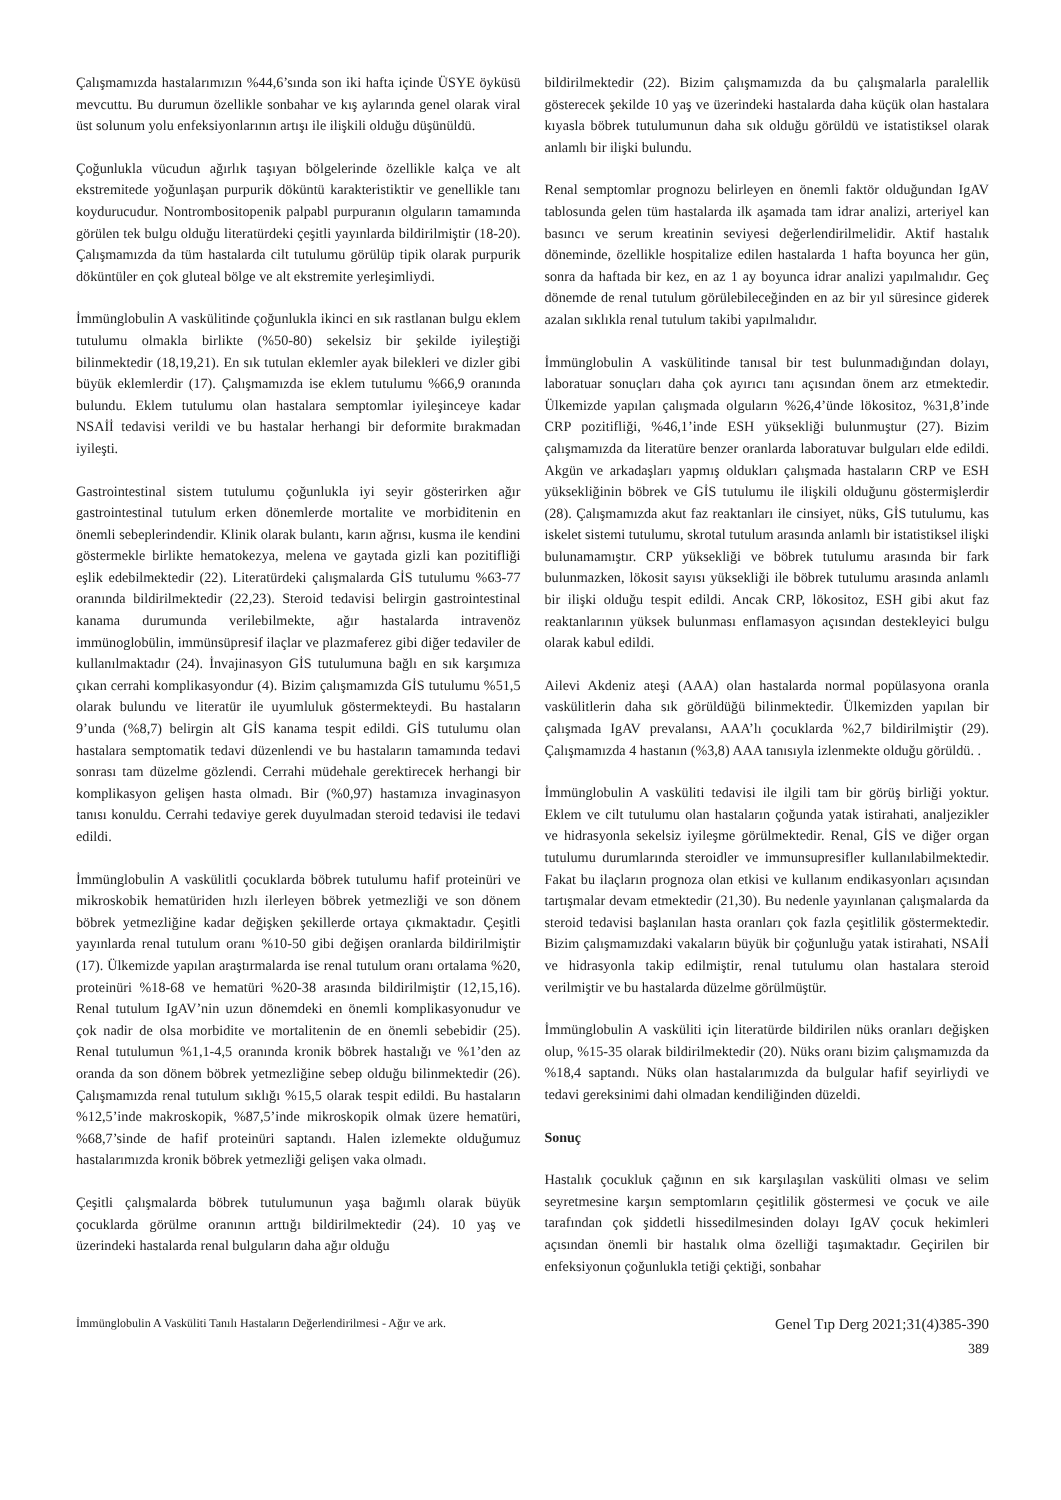Çalışmamızda hastalarımızın %44,6’sında son iki hafta içinde ÜSYE öyküsü mevcuttu. Bu durumun özellikle sonbahar ve kış aylarında genel olarak viral üst solunum yolu enfeksiyonlarının artışı ile ilişkili olduğu düşünüldü.
Çoğunlukla vücudun ağırlık taşıyan bölgelerinde özellikle kalça ve alt ekstremitede yoğunlaşan purpurik döküntü karakteristiktir ve genellikle tanı koydurucudur. Nontrombositopenik palpabl purpuranın olguların tamamında görülen tek bulgu olduğu literatürdeki çeşitli yayınlarda bildirilmiştir (18-20). Çalışmamızda da tüm hastalarda cilt tutulumu görülüp tipik olarak purpurik döküntüler en çok gluteal bölge ve alt ekstremite yerleşimliydi.
İmmünglobulin A vaskülitinde çoğunlukla ikinci en sık rastlanan bulgu eklem tutulumu olmakla birlikte (%50-80) sekelsiz bir şekilde iyileştiği bilinmektedir (18,19,21). En sık tutulan eklemler ayak bilekleri ve dizler gibi büyük eklemlerdir (17). Çalışmamızda ise eklem tutulumu %66,9 oranında bulundu. Eklem tutulumu olan hastalara semptomlar iyileşinceye kadar NSAİİ tedavisi verildi ve bu hastalar herhangi bir deformite bırakmadan iyileşti.
Gastrointestinal sistem tutulumu çoğunlukla iyi seyir gösterirken ağır gastrointestinal tutulum erken dönemlerde mortalite ve morbiditenin en önemli sebeplerindendir. Klinik olarak bulantı, karın ağrısı, kusma ile kendini göstermekle birlikte hematokezya, melena ve gaytada gizli kan pozitifliği eşlik edebilmektedir (22). Literatürdeki çalışmalarda GİS tutulumu %63-77 oranında bildirilmektedir (22,23). Steroid tedavisi belirgin gastrointestinal kanama durumunda verilebilmekte, ağır hastalarda intravenöz immünoglobülin, immünsüpresif ilaçlar ve plazmaferez gibi diğer tedaviler de kullanılmaktadır (24). İnvajinasyon GİS tutulumuna bağlı en sık karşımıza çıkan cerrahi komplikasyondur (4). Bizim çalışmamızda GİS tutulumu %51,5 olarak bulundu ve literatür ile uyumluluk göstermekteydi. Bu hastaların 9’unda (%8,7) belirgin alt GİS kanama tespit edildi. GİS tutulumu olan hastalara semptomatik tedavi düzenlendi ve bu hastaların tamamında tedavi sonrası tam düzelme gözlendi. Cerrahi müdehale gerektirecek herhangi bir komplikasyon gelişen hasta olmadı. Bir (%0,97) hastamıza invaginasyon tanısı konuldu. Cerrahi tedaviye gerek duyulmadan steroid tedavisi ile tedavi edildi.
İmmünglobulin A vaskülitli çocuklarda böbrek tutulumu hafif proteinüri ve mikroskobik hematüriden hızlı ilerleyen böbrek yetmezliği ve son dönem böbrek yetmezliğine kadar değişken şekillerde ortaya çıkmaktadır. Çeşitli yayınlarda renal tutulum oranı %10-50 gibi değişen oranlarda bildirilmiştir (17). Ülkemizde yapılan araştırmalarda ise renal tutulum oranı ortalama %20, proteinüri %18-68 ve hematüri %20-38 arasında bildirilmiştir (12,15,16). Renal tutulum IgAV’nin uzun dönemdeki en önemli komplikasyonudur ve çok nadir de olsa morbidite ve mortalitenin de en önemli sebebidir (25). Renal tutulumun %1,1-4,5 oranında kronik böbrek hastalığı ve %1’den az oranda da son dönem böbrek yetmezliğine sebep olduğu bilinmektedir (26). Çalışmamızda renal tutulum sıklığı %15,5 olarak tespit edildi. Bu hastaların %12,5’inde makroskopik, %87,5’inde mikroskopik olmak üzere hematüri, %68,7’sinde de hafif proteinüri saptandı. Halen izlemekte olduğumuz hastalarımızda kronik böbrek yetmezliği gelişen vaka olmadı.
Çeşitli çalışmalarda böbrek tutulumunun yaşa bağımlı olarak büyük çocuklarda görülme oranının arttığı bildirilmektedir (24). 10 yaş ve üzerindeki hastalarda renal bulguların daha ağır olduğu
bildirilmektedir (22). Bizim çalışmamızda da bu çalışmalarla paralellik gösterecek şekilde 10 yaş ve üzerindeki hastalarda daha küçük olan hastalara kıyasla böbrek tutulumunun daha sık olduğu görüldü ve istatistiksel olarak anlamlı bir ilişki bulundu.
Renal semptomlar prognozu belirleyen en önemli faktör olduğundan IgAV tablosunda gelen tüm hastalarda ilk aşamada tam idrar analizi, arteriyel kan basıncı ve serum kreatinin seviyesi değerlendirilmelidir. Aktif hastalık döneminde, özellikle hospitalize edilen hastalarda 1 hafta boyunca her gün, sonra da haftada bir kez, en az 1 ay boyunca idrar analizi yapılmalıdır. Geç dönemde de renal tutulum görülebileceğinden en az bir yıl süresince giderek azalan sıklıkla renal tutulum takibi yapılmalıdır.
İmmünglobulin A vaskülitinde tanısal bir test bulunmadığından dolayı, laboratuar sonuçları daha çok ayırıcı tanı açısından önem arz etmektedir. Ülkemizde yapılan çalışmada olguların %26,4’ünde lökositoz, %31,8’inde CRP pozitifliği, %46,1’inde ESH yüksekliği bulunmuştur (27). Bizim çalışmamızda da literatüre benzer oranlarda laboratuvar bulguları elde edildi. Akgün ve arkadaşları yapmış oldukları çalışmada hastaların CRP ve ESH yüksekliğinin böbrek ve GİS tutulumu ile ilişkili olduğunu göstermişlerdir (28). Çalışmamızda akut faz reaktanları ile cinsiyet, nüks, GİS tutulumu, kas iskelet sistemi tutulumu, skrotal tutulum arasında anlamlı bir istatistiksel ilişki bulunamamıştır. CRP yüksekliği ve böbrek tutulumu arasında bir fark bulunmazken, lökosit sayısı yüksekliği ile böbrek tutulumu arasında anlamlı bir ilişki olduğu tespit edildi. Ancak CRP, lökositoz, ESH gibi akut faz reaktanlarının yüksek bulunması enflamasyon açısından destekleyici bulgu olarak kabul edildi.
Ailevi Akdeniz ateşi (AAA) olan hastalarda normal popülasyona oranla vaskülitlerin daha sık görüldüğü bilinmektedir. Ülkemizden yapılan bir çalışmada IgAV prevalansı, AAA’lı çocuklarda %2,7 bildirilmiştir (29). Çalışmamızda 4 hastanın (%3,8) AAA tanısıyla izlenmekte olduğu görüldü. .
İmmünglobulin A vasküliti tedavisi ile ilgili tam bir görüş birliği yoktur. Eklem ve cilt tutulumu olan hastaların çoğunda yatak istirahati, analjezikler ve hidrasyonla sekelsiz iyileşme görülmektedir. Renal, GİS ve diğer organ tutulumu durumlarında steroidler ve immunsupresifler kullanılabilmektedir. Fakat bu ilaçların prognoza olan etkisi ve kullanım endikasyonları açısından tartışmalar devam etmektedir (21,30). Bu nedenle yayınlanan çalışmalarda da steroid tedavisi başlanılan hasta oranları çok fazla çeşitlilik göstermektedir. Bizim çalışmamızdaki vakaların büyük bir çoğunluğu yatak istirahati, NSAİİ ve hidrasyonla takip edilmiştir, renal tutulumu olan hastalara steroid verilmiştir ve bu hastalarda düzelme görülmüştür.
İmmünglobulin A vasküliti için literatürde bildirilen nüks oranları değişken olup, %15-35 olarak bildirilmektedir (20). Nüks oranı bizim çalışmamızda da %18,4 saptandı. Nüks olan hastalarımızda da bulgular hafif seyirliydi ve tedavi gereksinimi dahi olmadan kendiliğinden düzeldi.
Sonuç
Hastalık çocukluk çağının en sık karşılaşılan vasküliti olması ve selim seyretmesine karşın semptomların çeşitlilik göstermesi ve çocuk ve aile tarafından çok şiddetli hissedilmesinden dolayı IgAV çocuk hekimleri açısından önemli bir hastalık olma özelliği taşımaktadır. Geçirilen bir enfeksiyonun çoğunlukla tetiği çektiği, sonbahar
İmmünglobulin A Vasküliti Tanılı Hastaların Değerlendirilmesi - Ağır ve ark. Genel Tıp Derg 2021;31(4)385-390
389